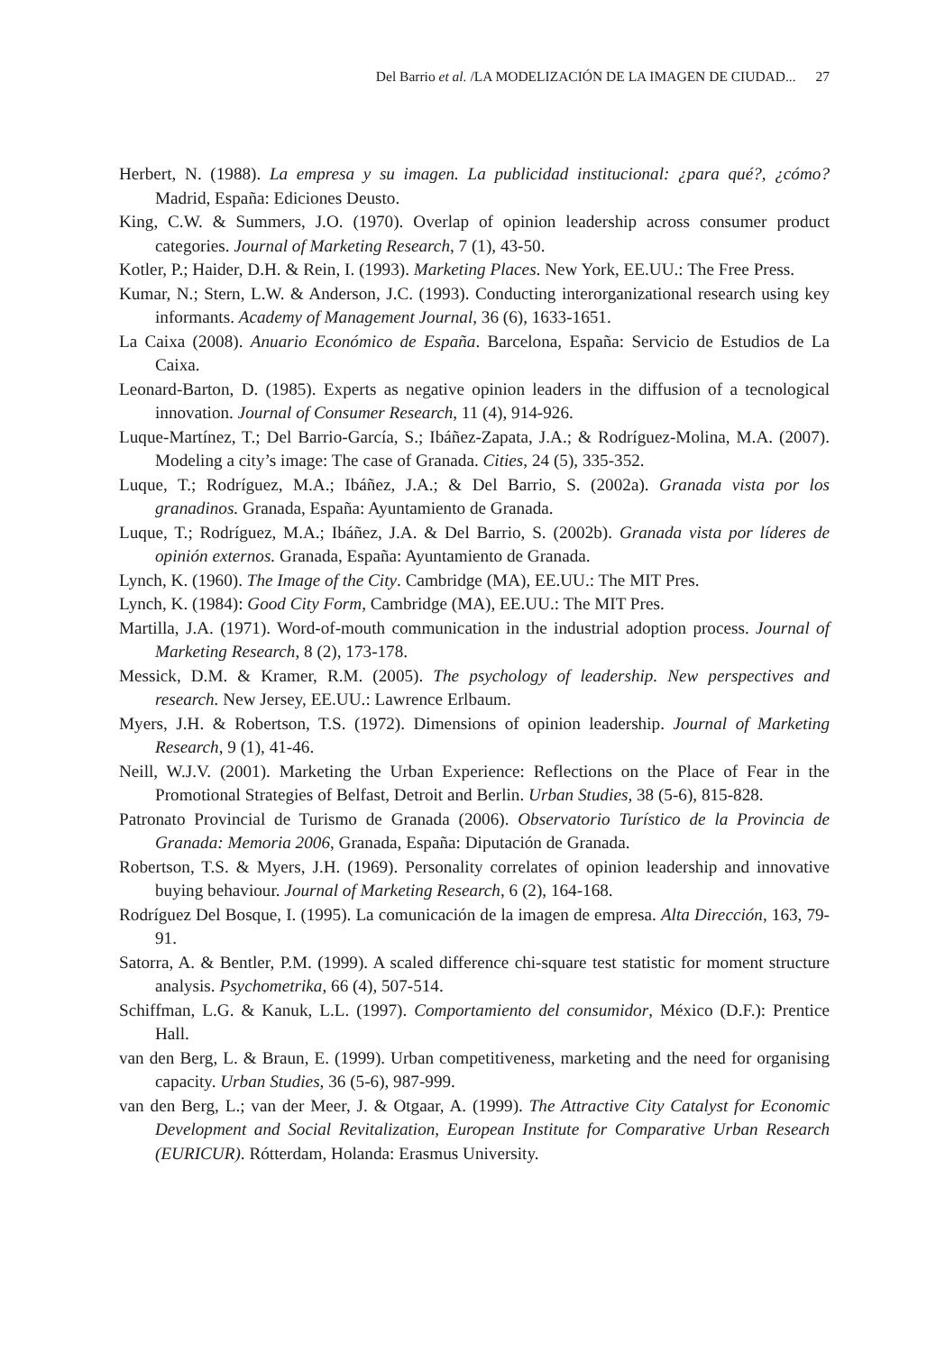Del Barrio et al. /LA MODELIZACIÓN DE LA IMAGEN DE CIUDAD... 27
Herbert, N. (1988). La empresa y su imagen. La publicidad institucional: ¿para qué?, ¿cómo? Madrid, España: Ediciones Deusto.
King, C.W. & Summers, J.O. (1970). Overlap of opinion leadership across consumer product categories. Journal of Marketing Research, 7 (1), 43-50.
Kotler, P.; Haider, D.H. & Rein, I. (1993). Marketing Places. New York, EE.UU.: The Free Press.
Kumar, N.; Stern, L.W. & Anderson, J.C. (1993). Conducting interorganizational research using key informants. Academy of Management Journal, 36 (6), 1633-1651.
La Caixa (2008). Anuario Económico de España. Barcelona, España: Servicio de Estudios de La Caixa.
Leonard-Barton, D. (1985). Experts as negative opinion leaders in the diffusion of a tecno­logical innovation. Journal of Consumer Research, 11 (4), 914-926.
Luque-Martínez, T.; Del Barrio-García, S.; Ibáñez-Zapata, J.A.; & Rodríguez-Molina, M.A. (2007). Modeling a city’s image: The case of Granada. Cities, 24 (5), 335-352.
Luque, T.; Rodríguez, M.A.; Ibáñez, J.A.; & Del Barrio, S. (2002a). Granada vista por los granadinos. Granada, España: Ayuntamiento de Granada.
Luque, T.; Rodríguez, M.A.; Ibáñez, J.A. & Del Barrio, S. (2002b). Granada vista por líderes de opinión externos. Granada, España: Ayuntamiento de Granada.
Lynch, K. (1960). The Image of the City. Cambridge (MA), EE.UU.: The MIT Pres.
Lynch, K. (1984): Good City Form, Cambridge (MA), EE.UU.: The MIT Pres.
Martilla, J.A. (1971). Word-of-mouth communication in the industrial adoption process. Journal of Marketing Research, 8 (2), 173-178.
Messick, D.M. & Kramer, R.M. (2005). The psychology of leadership. New perspectives and research. New Jersey, EE.UU.: Lawrence Erlbaum.
Myers, J.H. & Robertson, T.S. (1972). Dimensions of opinion leadership. Journal of Marketing Research, 9 (1), 41-46.
Neill, W.J.V. (2001). Marketing the Urban Experience: Reflections on the Place of Fear in the Promotional Strategies of Belfast, Detroit and Berlin. Urban Studies, 38 (5-6), 815-828.
Patronato Provincial de Turismo de Granada (2006). Observatorio Turístico de la Provincia de Granada: Memoria 2006, Granada, España: Diputación de Granada.
Robertson, T.S. & Myers, J.H. (1969). Personality correlates of opinion leadership and in­novative buying behaviour. Journal of Marketing Research, 6 (2), 164-168.
Rodríguez Del Bosque, I. (1995). La comunicación de la imagen de empresa. Alta Dirección, 163, 79-91.
Satorra, A. & Bentler, P.M. (1999). A scaled difference chi-square test statistic for moment structure analysis. Psychometrika, 66 (4), 507-514.
Schiffman, L.G. & Kanuk, L.L. (1997). Comportamiento del consumidor, México (D.F.): Prentice Hall.
van den Berg, L. & Braun, E. (1999). Urban competitiveness, marketing and the need for organising capacity. Urban Studies, 36 (5-6), 987-999.
van den Berg, L.; van der Meer, J. & Otgaar, A. (1999). The Attractive City Catalyst for Economic Development and Social Revitalization, European Institute for Comparative Urban Research (EURICUR). Rótterdam, Holanda: Erasmus University.